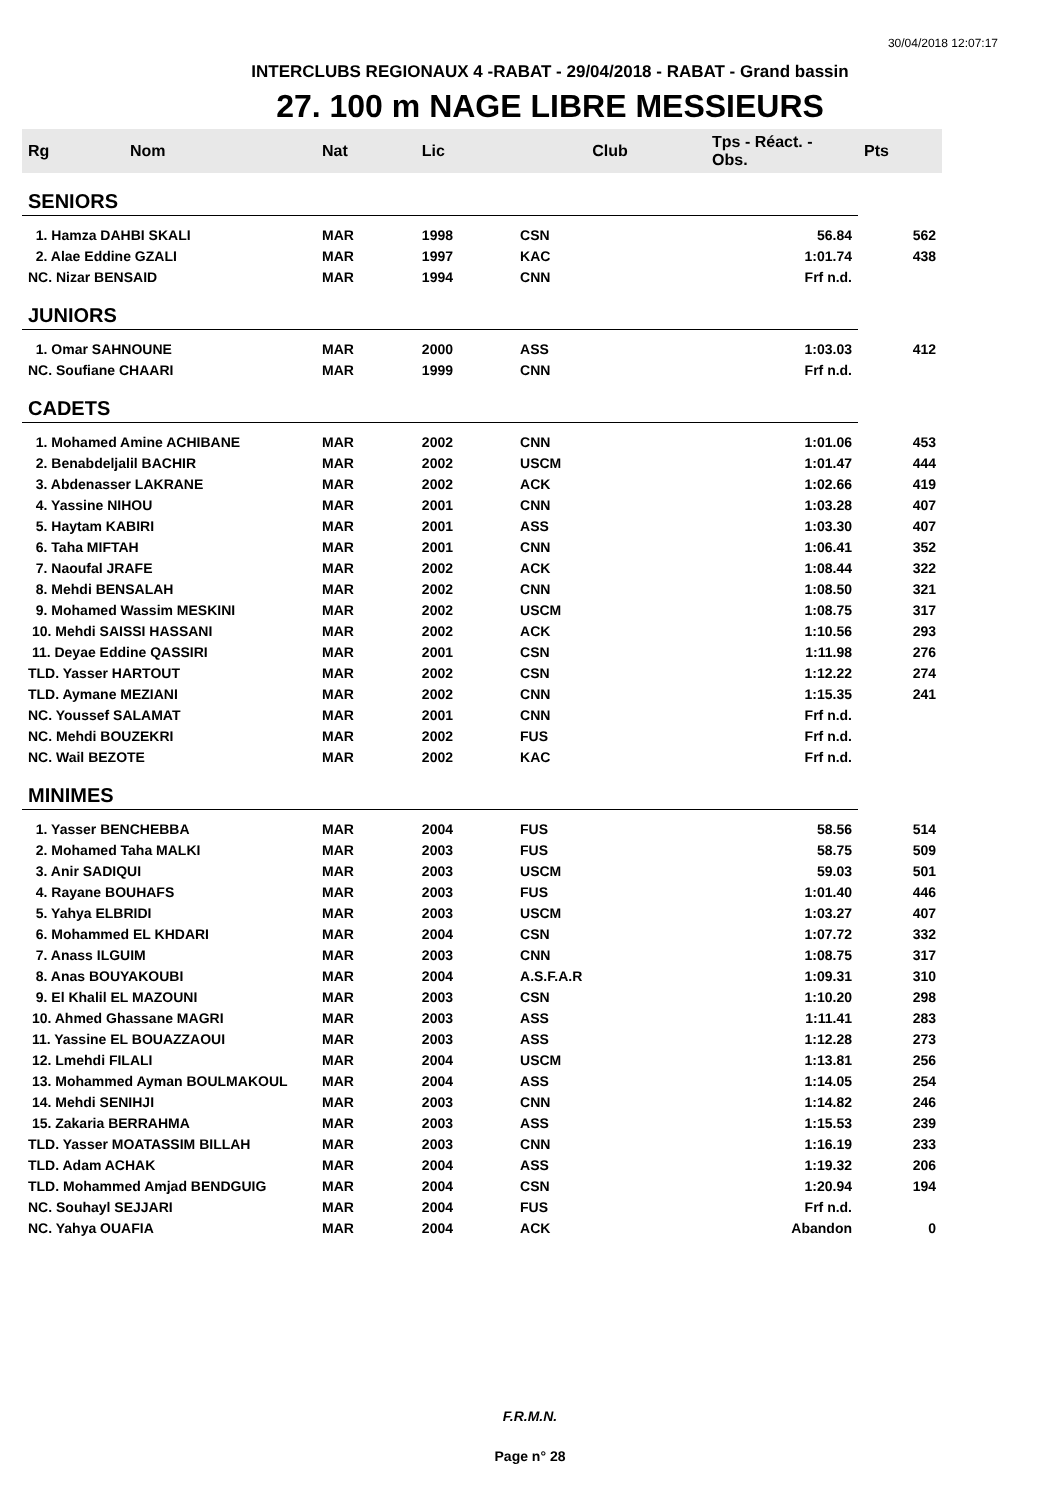30/04/2018 12:07:17
INTERCLUBS REGIONAUX 4 -RABAT - 29/04/2018 - RABAT - Grand bassin
27. 100 m NAGE LIBRE MESSIEURS
| Rg | Nom | Nat | Lic | Club | Tps - Réact. - Obs. | Pts |
| --- | --- | --- | --- | --- | --- | --- |
| SENIORS | | | | | | |
| 1. Hamza DAHBI SKALI | | MAR | 1998 | CSN | 56.84 | 562 |
| 2. Alae Eddine GZALI | | MAR | 1997 | KAC | 1:01.74 | 438 |
| NC. Nizar BENSAID | | MAR | 1994 | CNN | Frf n.d. | |
| JUNIORS | | | | | | |
| 1. Omar SAHNOUNE | | MAR | 2000 | ASS | 1:03.03 | 412 |
| NC. Soufiane CHAARI | | MAR | 1999 | CNN | Frf n.d. | |
| CADETS | | | | | | |
| 1. Mohamed Amine ACHIBANE | | MAR | 2002 | CNN | 1:01.06 | 453 |
| 2. Benabdeljalil BACHIR | | MAR | 2002 | USCM | 1:01.47 | 444 |
| 3. Abdenasser LAKRANE | | MAR | 2002 | ACK | 1:02.66 | 419 |
| 4. Yassine NIHOU | | MAR | 2001 | CNN | 1:03.28 | 407 |
| 5. Haytam KABIRI | | MAR | 2001 | ASS | 1:03.30 | 407 |
| 6. Taha MIFTAH | | MAR | 2001 | CNN | 1:06.41 | 352 |
| 7. Naoufal JRAFE | | MAR | 2002 | ACK | 1:08.44 | 322 |
| 8. Mehdi BENSALAH | | MAR | 2002 | CNN | 1:08.50 | 321 |
| 9. Mohamed Wassim MESKINI | | MAR | 2002 | USCM | 1:08.75 | 317 |
| 10. Mehdi SAISSI HASSANI | | MAR | 2002 | ACK | 1:10.56 | 293 |
| 11. Deyae Eddine QASSIRI | | MAR | 2001 | CSN | 1:11.98 | 276 |
| TLD. Yasser HARTOUT | | MAR | 2002 | CSN | 1:12.22 | 274 |
| TLD. Aymane MEZIANI | | MAR | 2002 | CNN | 1:15.35 | 241 |
| NC. Youssef SALAMAT | | MAR | 2001 | CNN | Frf n.d. | |
| NC. Mehdi BOUZEKRI | | MAR | 2002 | FUS | Frf n.d. | |
| NC. Wail BEZOTE | | MAR | 2002 | KAC | Frf n.d. | |
| MINIMES | | | | | | |
| 1. Yasser BENCHEBBA | | MAR | 2004 | FUS | 58.56 | 514 |
| 2. Mohamed Taha MALKI | | MAR | 2003 | FUS | 58.75 | 509 |
| 3. Anir SADIQUI | | MAR | 2003 | USCM | 59.03 | 501 |
| 4. Rayane BOUHAFS | | MAR | 2003 | FUS | 1:01.40 | 446 |
| 5. Yahya ELBRIDI | | MAR | 2003 | USCM | 1:03.27 | 407 |
| 6. Mohammed EL KHDARI | | MAR | 2004 | CSN | 1:07.72 | 332 |
| 7. Anass ILGUIM | | MAR | 2003 | CNN | 1:08.75 | 317 |
| 8. Anas BOUYAKOUBI | | MAR | 2004 | A.S.F.A.R | 1:09.31 | 310 |
| 9. El Khalil EL MAZOUNI | | MAR | 2003 | CSN | 1:10.20 | 298 |
| 10. Ahmed Ghassane MAGRI | | MAR | 2003 | ASS | 1:11.41 | 283 |
| 11. Yassine EL BOUAZZAOUI | | MAR | 2003 | ASS | 1:12.28 | 273 |
| 12. Lmehdi FILALI | | MAR | 2004 | USCM | 1:13.81 | 256 |
| 13. Mohammed Ayman BOULMAKOUL | | MAR | 2004 | ASS | 1:14.05 | 254 |
| 14. Mehdi SENIHJI | | MAR | 2003 | CNN | 1:14.82 | 246 |
| 15. Zakaria BERRAHMA | | MAR | 2003 | ASS | 1:15.53 | 239 |
| TLD. Yasser MOATASSIM BILLAH | | MAR | 2003 | CNN | 1:16.19 | 233 |
| TLD. Adam ACHAK | | MAR | 2004 | ASS | 1:19.32 | 206 |
| TLD. Mohammed Amjad BENDGUIG | | MAR | 2004 | CSN | 1:20.94 | 194 |
| NC. Souhayl SEJJARI | | MAR | 2004 | FUS | Frf n.d. | |
| NC. Yahya OUAFIA | | MAR | 2004 | ACK | Abandon | 0 |
F.R.M.N.
Page n° 28